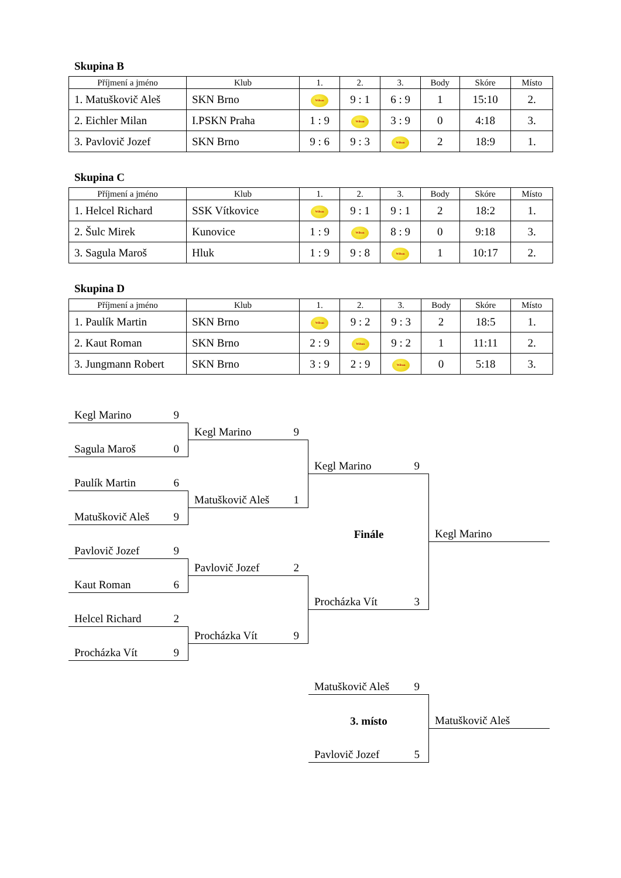Skupina B
| Příjmení a jméno | Klub | 1. | 2. | 3. | Body | Skóre | Místo |
| --- | --- | --- | --- | --- | --- | --- | --- |
| 1. Matuškovič Aleš | SKN Brno | Wilson | 9 : 1 | 6 : 9 | 1 | 15:10 | 2. |
| 2. Eichler Milan | I.PSKN Praha | 1 : 9 | Wilson | 3 : 9 | 0 | 4:18 | 3. |
| 3. Pavlovič Jozef | SKN Brno | 9 : 6 | 9 : 3 | Wilson | 2 | 18:9 | 1. |
Skupina C
| Příjmení a jméno | Klub | 1. | 2. | 3. | Body | Skóre | Místo |
| --- | --- | --- | --- | --- | --- | --- | --- |
| 1. Helcel Richard | SSK Vítkovice | Wilson | 9 : 1 | 9 : 1 | 2 | 18:2 | 1. |
| 2. Šulc Mirek | Kunovice | 1 : 9 | Wilson | 8 : 9 | 0 | 9:18 | 3. |
| 3. Sagula Maroš | Hluk | 1 : 9 | 9 : 8 | Wilson | 1 | 10:17 | 2. |
Skupina D
| Příjmení a jméno | Klub | 1. | 2. | 3. | Body | Skóre | Místo |
| --- | --- | --- | --- | --- | --- | --- | --- |
| 1. Paulík Martin | SKN Brno | Wilson | 9 : 2 | 9 : 3 | 2 | 18:5 | 1. |
| 2. Kaut Roman | SKN Brno | 2 : 9 | Wilson | 9 : 2 | 1 | 11:11 | 2. |
| 3. Jungmann Robert | SKN Brno | 3 : 9 | 2 : 9 | Wilson | 0 | 5:18 | 3. |
Kegl Marino 9
Kegl Marino 9
Sagula Maroš 0
Kegl Marino 9
Paulík Martin 6
Matuškovič Aleš 1
Matuškovič Aleš 9
Finále
Kegl Marino
Pavlovič Jozef 9
Pavlovič Jozef 2
Kaut Roman 6
Procházka Vít 3
Helcel Richard 2
Procházka Vít 9
Procházka Vít 9
Matuškovič Aleš 9
3. místo
Matuškovič Aleš
Pavlovič Jozef 5